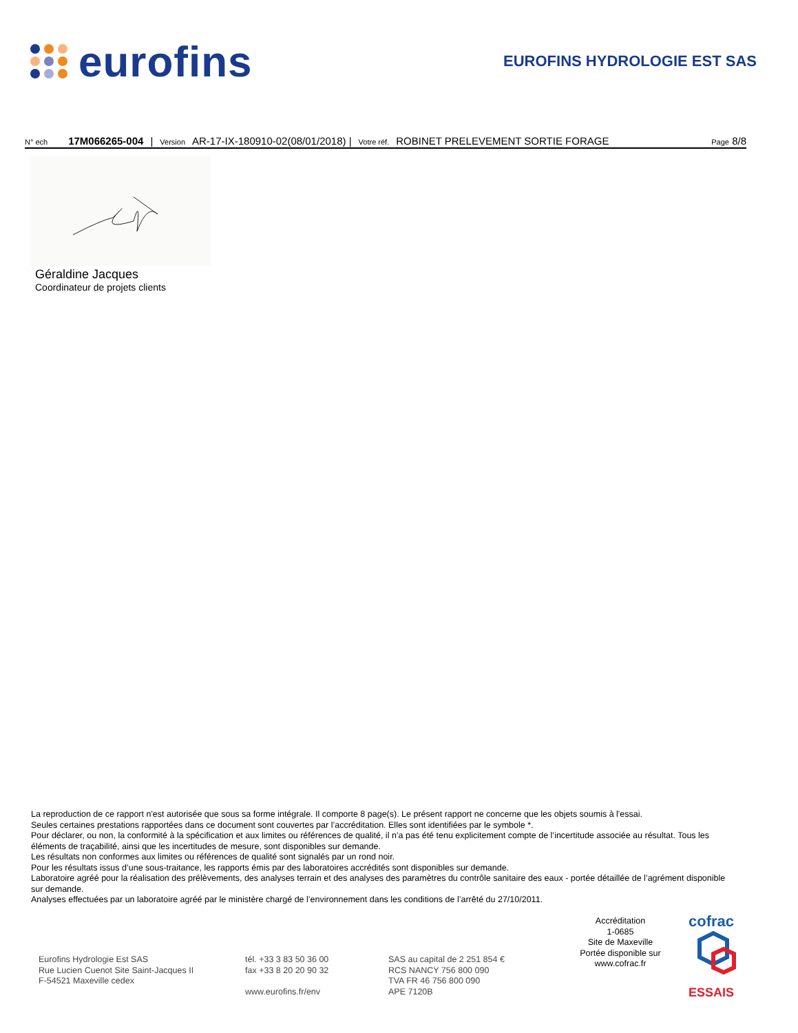eurofins
EUROFINS HYDROLOGIE EST SAS
N° ech 17M066265-004 | Version AR-17-IX-180910-02(08/01/2018) | Votre réf. ROBINET PRELEVEMENT SORTIE FORAGE Page 8/8
Géraldine Jacques
Coordinateur de projets clients
La reproduction de ce rapport n'est autorisée que sous sa forme intégrale. Il comporte 8 page(s). Le présent rapport ne concerne que les objets soumis à l'essai.
Seules certaines prestations rapportées dans ce document sont couvertes par l’accréditation. Elles sont identifiées par le symbole *.
Pour déclarer, ou non, la conformité à la spécification et aux limites ou références de qualité, il n’a pas été tenu explicitement compte de l’incertitude associée au résultat. Tous les éléments de traçabilité, ainsi que les incertitudes de mesure, sont disponibles sur demande.
Les résultats non conformes aux limites ou références de qualité sont signalés par un rond noir.
Pour les résultats issus d’une sous-traitance, les rapports émis par des laboratoires accrédités sont disponibles sur demande.
Laboratoire agréé pour la réalisation des prélèvements, des analyses terrain et des analyses des paramètres du contrôle sanitaire des eaux - portée détaillée de l’agrément disponible sur demande.
Analyses effectuées par un laboratoire agréé par le ministère chargé de l’environnement dans les conditions de l’arrêté du 27/10/2011.
Eurofins Hydrologie Est SAS
Rue Lucien Cuenot Site Saint-Jacques II
F-54521 Maxeville cedex
tél. +33 3 83 50 36 00
fax +33 8 20 20 90 32
www.eurofins.fr/env
SAS au capital de 2 251 854 €
RCS NANCY 756 800 090
TVA FR 46 756 800 090
APE 7120B
Accréditation
1-0685
Site de Maxeville
Portée disponible sur
www.cofrac.fr
cofrac
ESSAIS